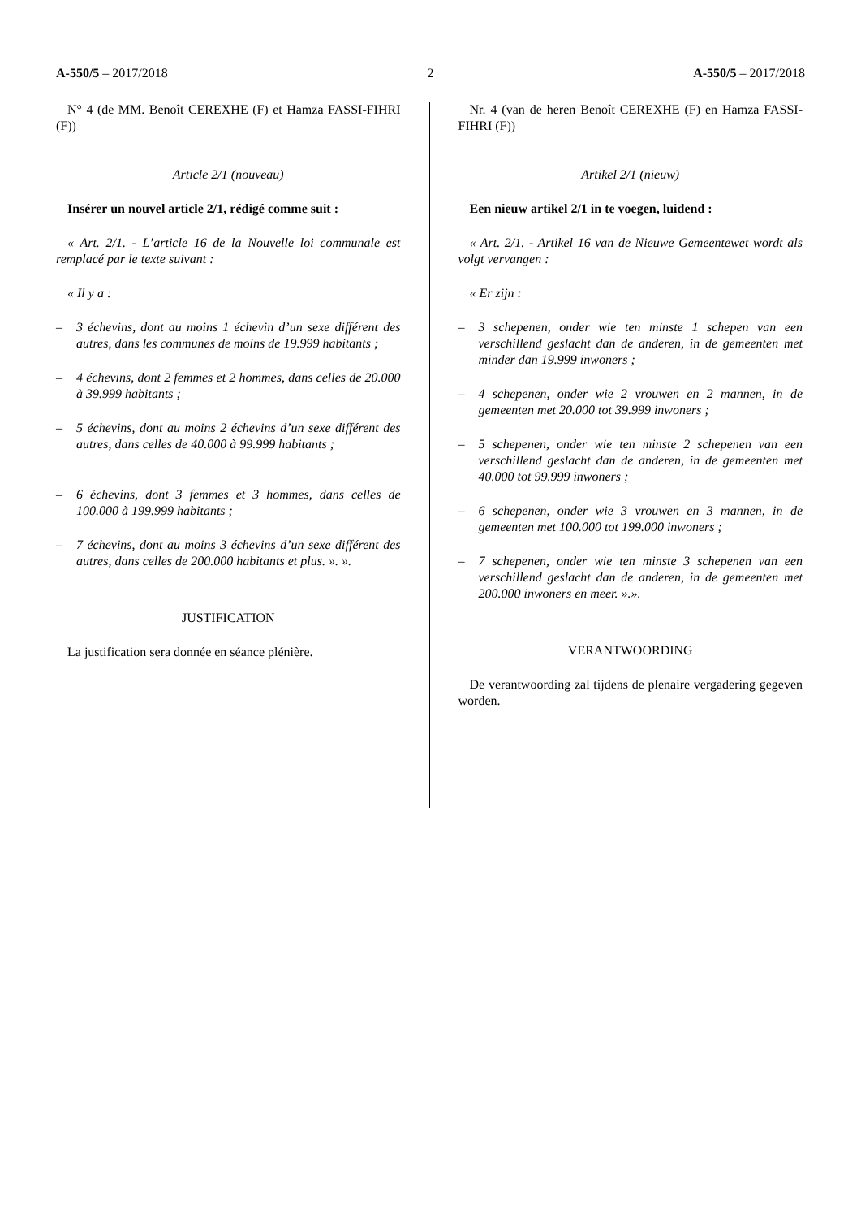A-550/5 – 2017/2018 2 A-550/5 – 2017/2018
N° 4 (de MM. Benoît CEREXHE (F) et Hamza FASSI-FIHRI (F))
Article 2/1 (nouveau)
Insérer un nouvel article 2/1, rédigé comme suit :
« Art. 2/1. - L’article 16 de la Nouvelle loi communale est remplacé par le texte suivant :
« Il y a :
– 3 échevins, dont au moins 1 échevin d’un sexe différent des autres, dans les communes de moins de 19.999 habitants ;
– 4 échevins, dont 2 femmes et 2 hommes, dans celles de 20.000 à 39.999 habitants ;
– 5 échevins, dont au moins 2 échevins d’un sexe différent des autres, dans celles de 40.000 à 99.999 habitants ;
– 6 échevins, dont 3 femmes et 3 hommes, dans celles de 100.000 à 199.999 habitants ;
– 7 échevins, dont au moins 3 échevins d’un sexe différent des autres, dans celles de 200.000 habitants et plus. ». ».
JUSTIFICATION
La justification sera donnée en séance plénière.
Nr. 4 (van de heren Benoît CEREXHE (F) en Hamza FASSI-FIHRI (F))
Artikel 2/1 (nieuw)
Een nieuw artikel 2/1 in te voegen, luidend :
« Art. 2/1. - Artikel 16 van de Nieuwe Gemeentewet wordt als volgt vervangen :
« Er zijn :
– 3 schepenen, onder wie ten minste 1 schepen van een verschillend geslacht dan de anderen, in de gemeenten met minder dan 19.999 inwoners ;
– 4 schepenen, onder wie 2 vrouwen en 2 mannen, in de gemeenten met 20.000 tot 39.999 inwoners ;
– 5 schepenen, onder wie ten minste 2 schepenen van een verschillend geslacht dan de anderen, in de gemeenten met 40.000 tot 99.999 inwoners ;
– 6 schepenen, onder wie 3 vrouwen en 3 mannen, in de gemeenten met 100.000 tot 199.000 inwoners ;
– 7 schepenen, onder wie ten minste 3 schepenen van een verschillend geslacht dan de anderen, in de gemeenten met 200.000 inwoners en meer. ».».
VERANTWOORDING
De verantwoording zal tijdens de plenaire vergadering gegeven worden.